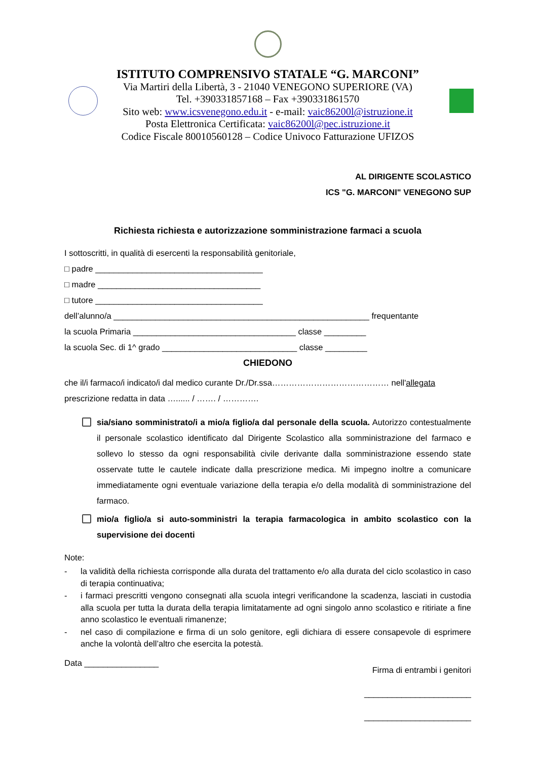ISTITUTO COMPRENSIVO STATALE “G. MARCONI”
Via Martiri della Libertà, 3 - 21040 VENEGONO SUPERIORE (VA)
Tel. +390331857168 – Fax +390331861570
Sito web: www.icsvenegono.edu.it - e-mail: vaic86200l@istruzione.it
Posta Elettronica Certificata: vaic86200l@pec.istruzione.it
Codice Fiscale 80010560128 – Codice Univoco Fatturazione UFIZOS
AL DIRIGENTE SCOLASTICO
ICS "G. MARCONI" VENEGONO SUP
Richiesta richiesta e autorizzazione somministrazione farmaci a scuola
I sottoscritti, in qualità di esercenti la responsabilità genitoriale,
□ padre ____________________________________
□ madre ___________________________________
□ tutore ____________________________________
dell’alunno/a _______________________________________________________ frequentante
la scuola Primaria ___________________________________ classe _________
la scuola Sec. di 1^ grado _____________________________ classe _________
CHIEDONO
che il/i farmaco/i indicato/i dal medico curante Dr./Dr.ssa…………………………………… nell'allegata
prescrizione redatta in data …...... / ……. / ………….
sia/siano somministrato/i a mio/a figlio/a dal personale della scuola. Autorizzo contestualmente il personale scolastico identificato dal Dirigente Scolastico alla somministrazione del farmaco e sollevo lo stesso da ogni responsabilità civile derivante dalla somministrazione essendo state osservate tutte le cautele indicate dalla prescrizione medica. Mi impegno inoltre a comunicare immediatamente ogni eventuale variazione della terapia e/o della modalità di somministrazione del farmaco.
mio/a figlio/a si auto-somministri la terapia farmacologica in ambito scolastico con la supervisione dei docenti
Note:
- la validità della richiesta corrisponde alla durata del trattamento e/o alla durata del ciclo scolastico in caso di terapia continuativa;
- i farmaci prescritti vengono consegnati alla scuola integri verificandone la scadenza, lasciati in custodia alla scuola per tutta la durata della terapia limitatamente ad ogni singolo anno scolastico e ritiriate a fine anno scolastico le eventuali rimanenze;
- nel caso di compilazione e firma di un solo genitore, egli dichiara di essere consapevole di esprimere anche la volontà dell’altro che esercita la potestà.
Data ________________ Firma di entrambi i genitori
_______________________
_______________________